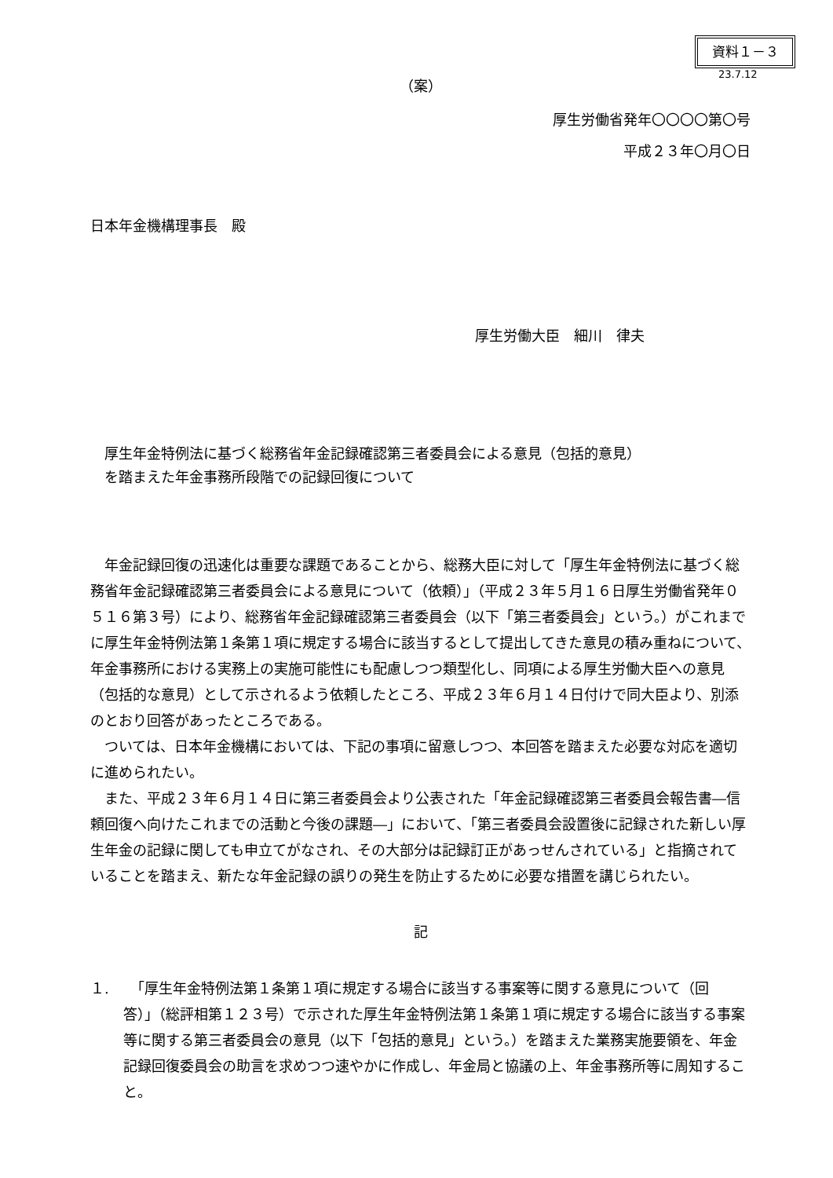資料１－３
23.7.12
（案）
厚生労働省発年〇〇〇〇第〇号
平成２３年〇月〇日
日本年金機構理事長　殿
厚生労働大臣　細川　律夫
厚生年金特例法に基づく総務省年金記録確認第三者委員会による意見（包括的意見）
を踏まえた年金事務所段階での記録回復について
　年金記録回復の迅速化は重要な課題であることから、総務大臣に対して「厚生年金特例法に基づく総務省年金記録確認第三者委員会による意見について（依頼）」（平成２３年５月１６日厚生労働省発年０５１６第３号）により、総務省年金記録確認第三者委員会（以下「第三者委員会」という。）がこれまでに厚生年金特例法第１条第１項に規定する場合に該当するとして提出してきた意見の積み重ねについて、年金事務所における実務上の実施可能性にも配慮しつつ類型化し、同項による厚生労働大臣への意見（包括的な意見）として示されるよう依頼したところ、平成２３年６月１４日付けで同大臣より、別添のとおり回答があったところである。
　ついては、日本年金機構においては、下記の事項に留意しつつ、本回答を踏まえた必要な対応を適切に進められたい。
　また、平成２３年６月１４日に第三者委員会より公表された「年金記録確認第三者委員会報告書―信頼回復へ向けたこれまでの活動と今後の課題―」において、「第三者委員会設置後に記録された新しい厚生年金の記録に関しても申立てがなされ、その大部分は記録訂正があっせんされている」と指摘されていることを踏まえ、新たな年金記録の誤りの発生を防止するために必要な措置を講じられたい。
記
１. 　「厚生年金特例法第１条第１項に規定する場合に該当する事案等に関する意見について（回答）」（総評相第１２３号）で示された厚生年金特例法第１条第１項に規定する場合に該当する事案等に関する第三者委員会の意見（以下「包括的意見」という。）を踏まえた業務実施要領を、年金記録回復委員会の助言を求めつつ速やかに作成し、年金局と協議の上、年金事務所等に周知すること。